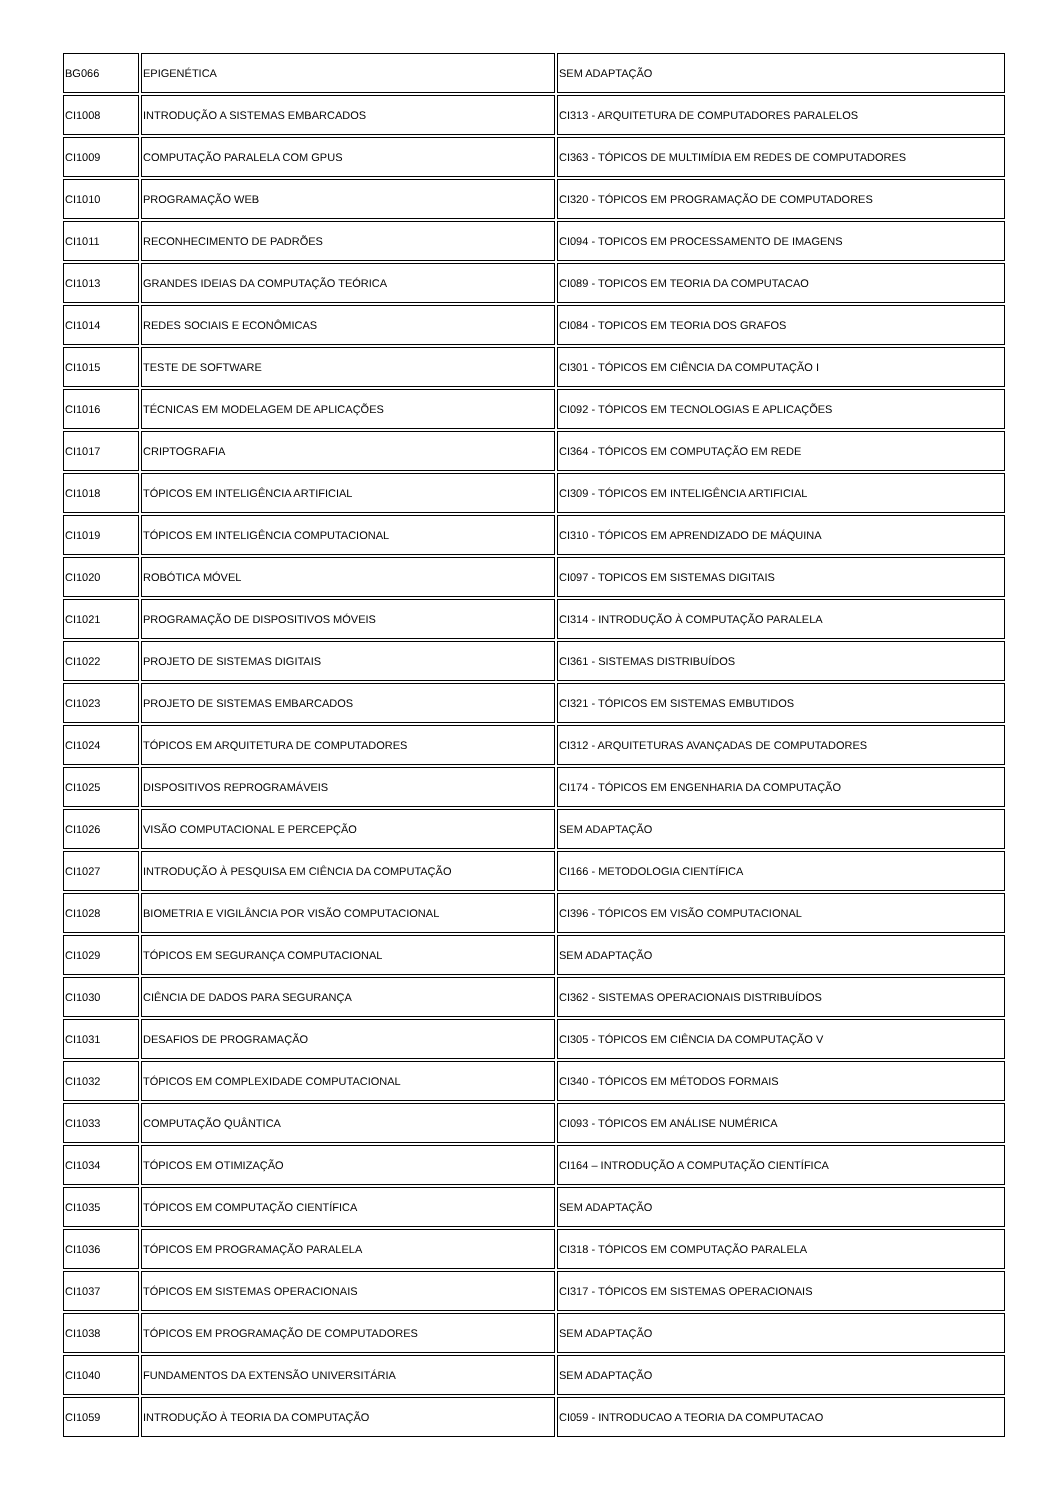| BG066 | EPIGENÉTICA | SEM ADAPTAÇÃO |
| CI1008 | INTRODUÇÃO A SISTEMAS EMBARCADOS | CI313 - ARQUITETURA DE COMPUTADORES PARALELOS |
| CI1009 | COMPUTAÇÃO PARALELA COM GPUS | CI363 - TÓPICOS DE MULTIMÍDIA EM REDES DE COMPUTADORES |
| CI1010 | PROGRAMAÇÃO WEB | CI320 - TÓPICOS EM PROGRAMAÇÃO DE COMPUTADORES |
| CI1011 | RECONHECIMENTO DE PADRÕES | CI094 - TOPICOS EM PROCESSAMENTO DE IMAGENS |
| CI1013 | GRANDES IDEIAS DA COMPUTAÇÃO TEÓRICA | CI089 - TOPICOS EM TEORIA DA COMPUTACAO |
| CI1014 | REDES SOCIAIS E ECONÔMICAS | CI084 - TOPICOS EM TEORIA DOS GRAFOS |
| CI1015 | TESTE DE SOFTWARE | CI301 - TÓPICOS EM CIÊNCIA DA COMPUTAÇÃO I |
| CI1016 | TÉCNICAS EM MODELAGEM DE APLICAÇÕES | CI092 - TÓPICOS EM TECNOLOGIAS E APLICAÇÕES |
| CI1017 | CRIPTOGRAFIA | CI364 - TÓPICOS EM COMPUTAÇÃO EM REDE |
| CI1018 | TÓPICOS EM INTELIGÊNCIA ARTIFICIAL | CI309 - TÓPICOS EM INTELIGÊNCIA ARTIFICIAL |
| CI1019 | TÓPICOS EM INTELIGÊNCIA COMPUTACIONAL | CI310 - TÓPICOS EM APRENDIZADO DE MÁQUINA |
| CI1020 | ROBÓTICA MÓVEL | CI097 - TOPICOS EM SISTEMAS DIGITAIS |
| CI1021 | PROGRAMAÇÃO DE DISPOSITIVOS MÓVEIS | CI314 - INTRODUÇÃO À COMPUTAÇÃO PARALELA |
| CI1022 | PROJETO DE SISTEMAS DIGITAIS | CI361 - SISTEMAS DISTRIBUÍDOS |
| CI1023 | PROJETO DE SISTEMAS EMBARCADOS | CI321 - TÓPICOS EM SISTEMAS EMBUTIDOS |
| CI1024 | TÓPICOS EM ARQUITETURA DE COMPUTADORES | CI312 - ARQUITETURAS AVANÇADAS DE COMPUTADORES |
| CI1025 | DISPOSITIVOS REPROGRAMÁVEIS | CI174 - TÓPICOS EM ENGENHARIA DA COMPUTAÇÃO |
| CI1026 | VISÃO COMPUTACIONAL E PERCEPÇÃO | SEM ADAPTAÇÃO |
| CI1027 | INTRODUÇÃO À PESQUISA EM CIÊNCIA DA COMPUTAÇÃO | CI166 - METODOLOGIA CIENTÍFICA |
| CI1028 | BIOMETRIA E VIGILÂNCIA POR VISÃO COMPUTACIONAL | CI396 - TÓPICOS EM VISÃO COMPUTACIONAL |
| CI1029 | TÓPICOS EM SEGURANÇA COMPUTACIONAL | SEM ADAPTAÇÃO |
| CI1030 | CIÊNCIA DE DADOS PARA SEGURANÇA | CI362 - SISTEMAS OPERACIONAIS DISTRIBUÍDOS |
| CI1031 | DESAFIOS DE PROGRAMAÇÃO | CI305 - TÓPICOS EM CIÊNCIA DA COMPUTAÇÃO V |
| CI1032 | TÓPICOS EM COMPLEXIDADE COMPUTACIONAL | CI340 - TÓPICOS EM MÉTODOS FORMAIS |
| CI1033 | COMPUTAÇÃO QUÂNTICA | CI093 - TÓPICOS EM ANÁLISE NUMÉRICA |
| CI1034 | TÓPICOS EM OTIMIZAÇÃO | CI164 – INTRODUÇÃO A COMPUTAÇÃO CIENTÍFICA |
| CI1035 | TÓPICOS EM COMPUTAÇÃO CIENTÍFICA | SEM ADAPTAÇÃO |
| CI1036 | TÓPICOS EM PROGRAMAÇÃO PARALELA | CI318 - TÓPICOS EM COMPUTAÇÃO PARALELA |
| CI1037 | TÓPICOS EM SISTEMAS OPERACIONAIS | CI317 - TÓPICOS EM SISTEMAS OPERACIONAIS |
| CI1038 | TÓPICOS EM PROGRAMAÇÃO DE COMPUTADORES | SEM ADAPTAÇÃO |
| CI1040 | FUNDAMENTOS DA EXTENSÃO UNIVERSITÁRIA | SEM ADAPTAÇÃO |
| CI1059 | INTRODUÇÃO À TEORIA DA COMPUTAÇÃO | CI059 - INTRODUCAO A TEORIA DA COMPUTACAO |